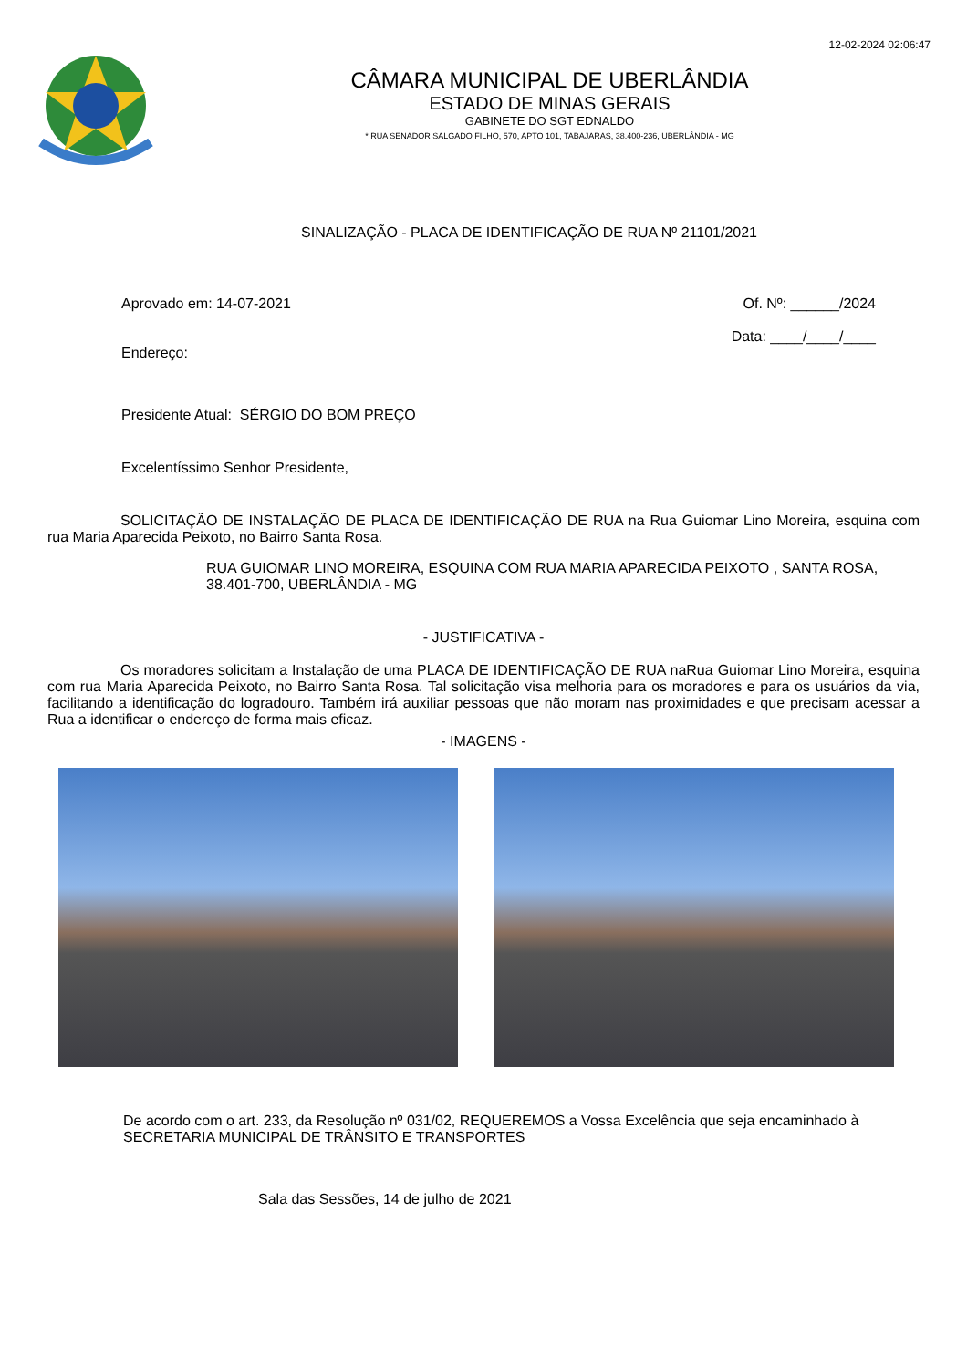12-02-2024 02:06:47
CÂMARA MUNICIPAL DE UBERLÂNDIA
ESTADO DE MINAS GERAIS
GABINETE DO SGT EDNALDO
* RUA SENADOR SALGADO FILHO, 570, APTO 101, TABAJARAS, 38.400-236, UBERLÂNDIA - MG
SINALIZAÇÃO - PLACA DE IDENTIFICAÇÃO DE RUA Nº 21101/2021
Aprovado em: 14-07-2021 Of. Nº: ______/2024
Endereço:
Data: ____/____/____
Presidente Atual: SÉRGIO DO BOM PREÇO
Excelentíssimo Senhor Presidente,
SOLICITAÇÃO DE INSTALAÇÃO DE PLACA DE IDENTIFICAÇÃO DE RUA na Rua Guiomar Lino Moreira, esquina com rua Maria Aparecida Peixoto, no Bairro Santa Rosa.
RUA GUIOMAR LINO MOREIRA, ESQUINA COM RUA MARIA APARECIDA PEIXOTO , SANTA ROSA, 38.401-700, UBERLÂNDIA - MG
- JUSTIFICATIVA -
Os moradores solicitam a Instalação de uma PLACA DE IDENTIFICAÇÃO DE RUA naRua Guiomar Lino Moreira, esquina com rua Maria Aparecida Peixoto, no Bairro Santa Rosa. Tal solicitação visa melhoria para os moradores e para os usuários da via, facilitando a identificação do logradouro. Também irá auxiliar pessoas que não moram nas proximidades e que precisam acessar a Rua a identificar o endereço de forma mais eficaz.
- IMAGENS -
De acordo com o art. 233, da Resolução nº 031/02, REQUEREMOS a Vossa Excelência que seja encaminhado à SECRETARIA MUNICIPAL DE TRÂNSITO E TRANSPORTES
Sala das Sessões, 14 de julho de 2021